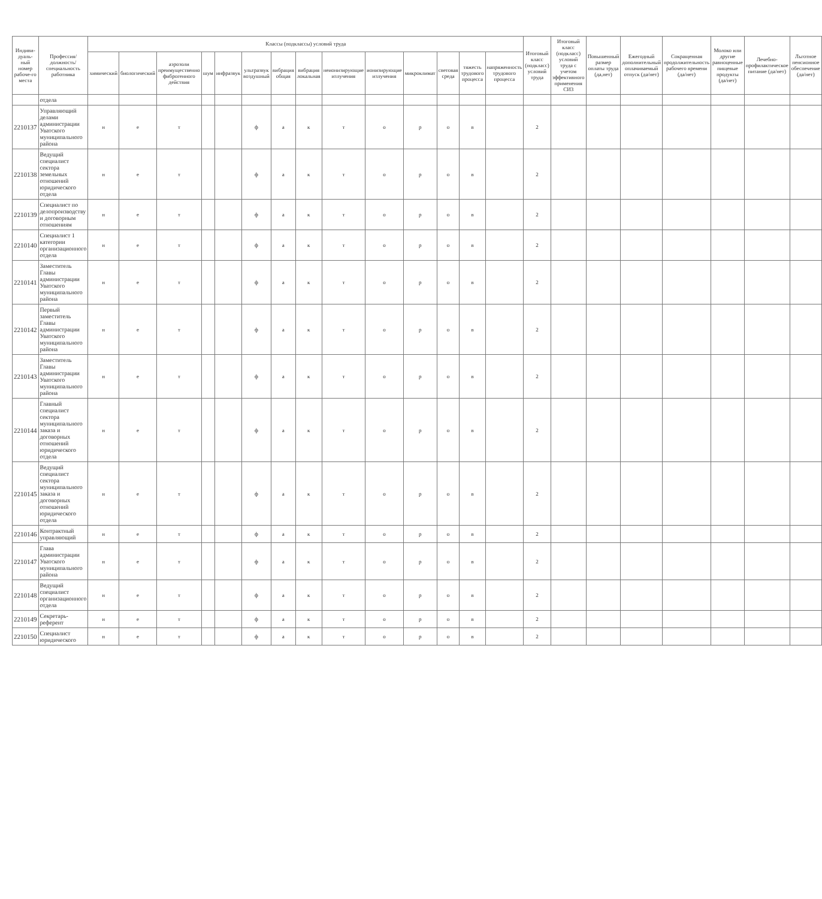| Индиви-дуаль-ный номер рабоче-го места | Профессия/ должность/ специальность работника | Классы (подклассы) условий труда | | | | | | | | | | | | | | Итоговый класс (подкласс) условий труда | Итоговый класс (подкласс) условий труда с учетом эффективного применения СИЗ | Повышенный размер оплаты труда (да,нет) | Ежегодный дополнительный оплачиваемый отпуск (да/нет) | Сокращенная продолжительность рабочего времени (да/нет) | Молоко или другие равноценные пищевые продукты (да/нет) | Лечебно-профилактическое питание (да/нет) | Льготное пенсионное обеспечение (да/нет) |
| --- | --- | --- | --- | --- | --- | --- | --- | --- | --- | --- | --- | --- | --- | --- | --- | --- | --- | --- | --- | --- | --- | --- | --- |
| | | химический | биологический | аэрозоли преимущественно фиброгенного действия | шум | инфразвук | ультразвук воздушный | вибрация общая | вибрация локальная | неионизирующие излучения | ионизирующие излучения | микроклимат | световая среда | тяжесть трудового процесса | напряженность трудового процесса | | | | | | | | |
| | отдела | | | | | | | | | | | | | | | | | | | | | | |
| 2210137 | Управляющий делами администрации Уватского муниципального района | н | е | т | | | ф | а | к | т | о | р | о | в | | 2 | | | | | | | |
| 2210138 | Ведущий специалист сектора земельных отношений юридического отдела | н | е | т | | | ф | а | к | т | о | р | о | в | | 2 | | | | | | | |
| 2210139 | Специалист по делопроизводству и договорным отношениям | н | е | т | | | ф | а | к | т | о | р | о | в | | 2 | | | | | | | |
| 2210140 | Специалист 1 категории организационного отдела | н | е | т | | | ф | а | к | т | о | р | о | в | | 2 | | | | | | | |
| 2210141 | Заместитель Главы администрации Уватского муниципального района | н | е | т | | | ф | а | к | т | о | р | о | в | | 2 | | | | | | | |
| 2210142 | Первый заместитель Главы администрации Уватского муниципального района | н | е | т | | | ф | а | к | т | о | р | о | в | | 2 | | | | | | | |
| 2210143 | Заместитель Главы администрации Уватского муниципального района | н | е | т | | | ф | а | к | т | о | р | о | в | | 2 | | | | | | | |
| 2210144 | Главный специалист сектора муниципального заказа и договорных отношений юридического отдела | н | е | т | | | ф | а | к | т | о | р | о | в | | 2 | | | | | | | |
| 2210145 | Ведущий специалист сектора муниципального заказа и договорных отношений юридического отдела | н | е | т | | | ф | а | к | т | о | р | о | в | | 2 | | | | | | | |
| 2210146 | Контрактный управляющий | н | е | т | | | ф | а | к | т | о | р | о | в | | 2 | | | | | | | |
| 2210147 | Глава администрации Уватского муниципального района | н | е | т | | | ф | а | к | т | о | р | о | в | | 2 | | | | | | | |
| 2210148 | Ведущий специалист организационного отдела | н | е | т | | | ф | а | к | т | о | р | о | в | | 2 | | | | | | | |
| 2210149 | Секретарь-референт | н | е | т | | | ф | а | к | т | о | р | о | в | | 2 | | | | | | | |
| 2210150 | Специалист юридического | н | е | т | | | ф | а | к | т | о | р | о | в | | 2 | | | | | | | |